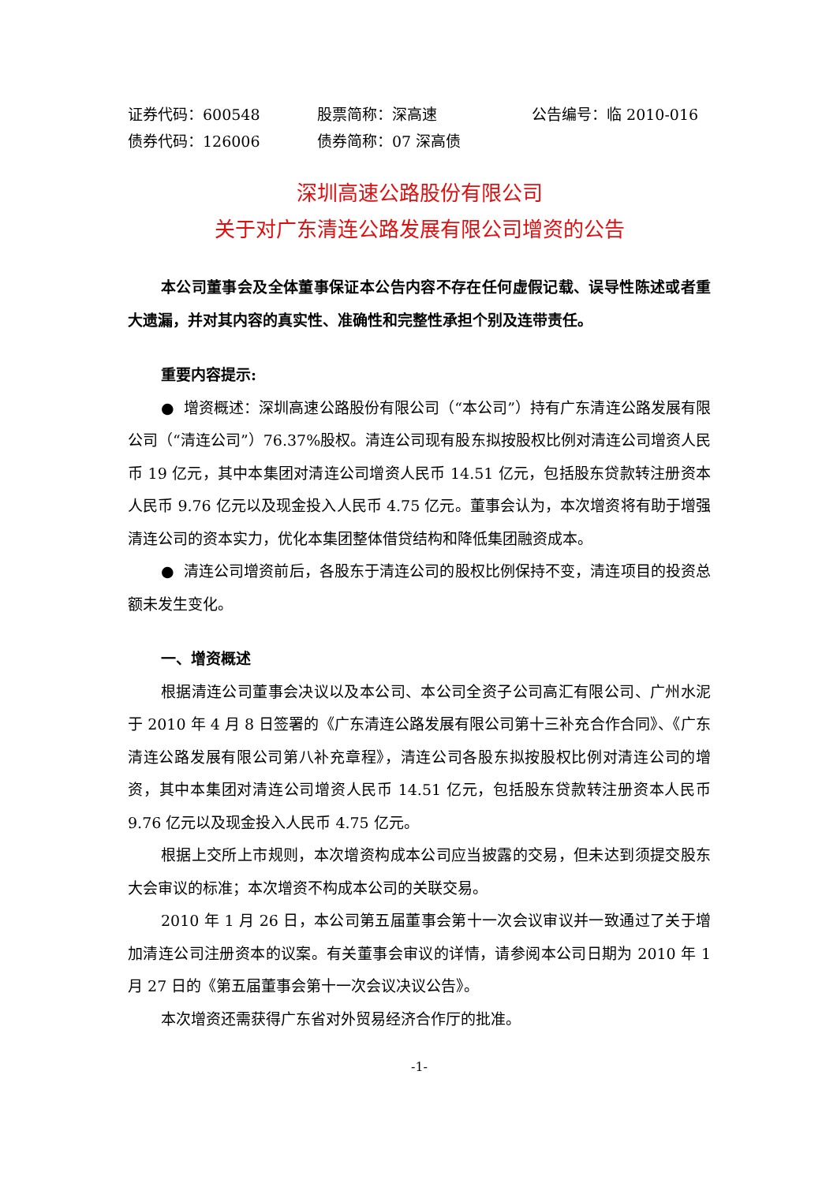证券代码：600548 股票简称：深高速 公告编号：临 2010-016
债券代码：126006 债券简称：07 深高债
深圳高速公路股份有限公司
关于对广东清连公路发展有限公司增资的公告
本公司董事会及全体董事保证本公告内容不存在任何虚假记载、误导性陈述或者重大遗漏，并对其内容的真实性、准确性和完整性承担个别及连带责任。
重要内容提示:
● 增资概述：深圳高速公路股份有限公司（“本公司”）持有广东清连公路发展有限公司（“清连公司”）76.37%股权。清连公司现有股东拟按股权比例对清连公司增资人民币 19 亿元，其中本集团对清连公司增资人民币 14.51 亿元，包括股东贷款转注册资本人民币 9.76 亿元以及现金投入人民币 4.75 亿元。董事会认为，本次增资将有助于增强清连公司的资本实力，优化本集团整体借贷结构和降低集团融资成本。
● 清连公司增资前后，各股东于清连公司的股权比例保持不变，清连项目的投资总额未发生变化。
一、增资概述
根据清连公司董事会决议以及本公司、本公司全资子公司高汇有限公司、广州水泥于 2010 年 4 月 8 日签署的《广东清连公路发展有限公司第十三补充合作合同》、《广东清连公路发展有限公司第八补充章程》，清连公司各股东拟按股权比例对清连公司的增资，其中本集团对清连公司增资人民币 14.51 亿元，包括股东贷款转注册资本人民币 9.76 亿元以及现金投入人民币 4.75 亿元。
根据上交所上市规则，本次增资构成本公司应当披露的交易，但未达到须提交股东大会审议的标准；本次增资不构成本公司的关联交易。
2010 年 1 月 26 日，本公司第五届董事会第十一次会议审议并一致通过了关于增加清连公司注册资本的议案。有关董事会审议的详情，请参阅本公司日期为 2010 年 1 月 27 日的《第五届董事会第十一次会议决议公告》。
本次增资还需获得广东省对外贸易经济合作厅的批准。
-1-